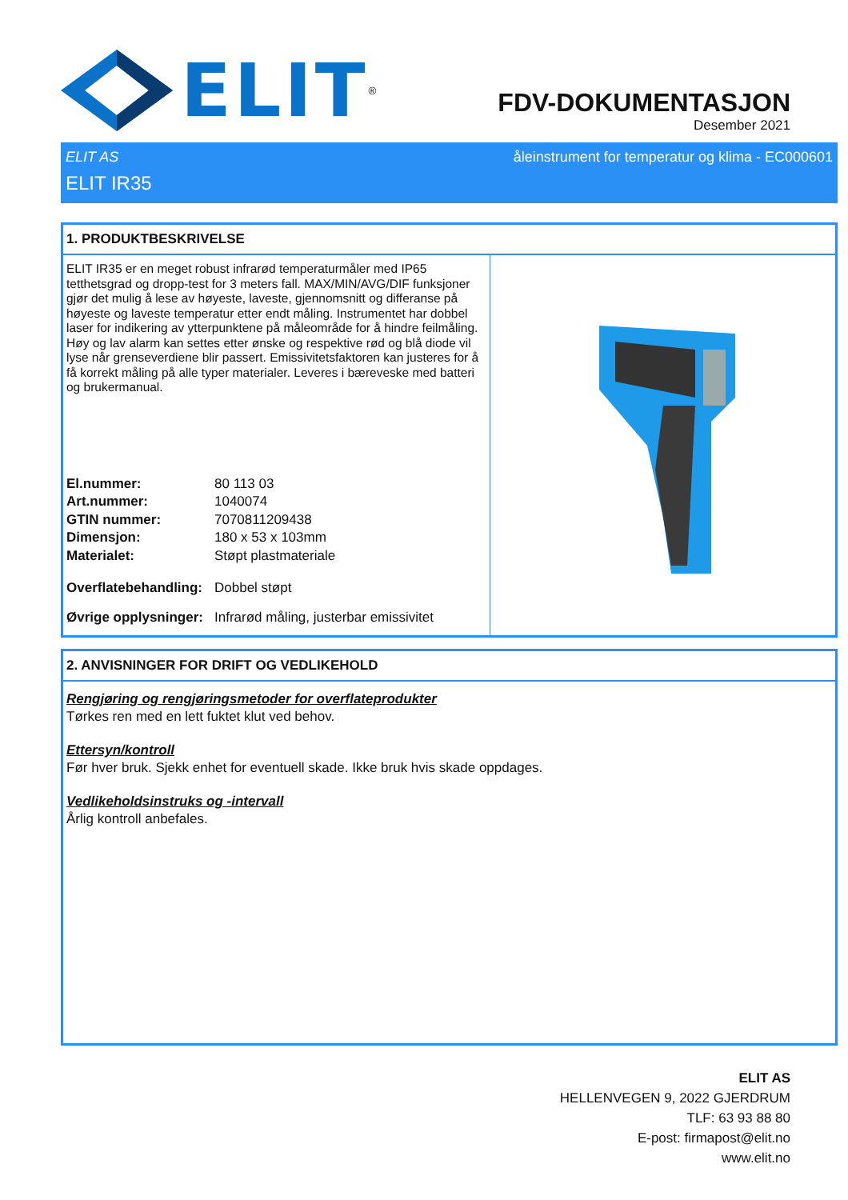ELIT<sup>®</sup>
FDV-DOKUMENTASJON
Desember 2021
ELIT AS åleinstrument for temperatur og klima - EC000601
ELIT IR35
1. PRODUKTBESKRIVELSE
ELIT IR35 er en meget robust infrarød temperaturmåler med IP65 tetthetsgrad og dropp-test for 3 meters fall. MAX/MIN/AVG/DIF funksjoner gjør det mulig å lese av høyeste, laveste, gjennomsnitt og differanse på høyeste og laveste temperatur etter endt måling. Instrumentet har dobbel laser for indikering av ytterpunktene på måleområde for å hindre feilmåling. Høy og lav alarm kan settes etter ønske og respektive rød og blå diode vil lyse når grenseverdiene blir passert. Emissivitetsfaktoren kan justeres for å få korrekt måling på alle typer materialer. Leveres i bæreveske med batteri og brukermanual.
| El.nummer: | 80 113 03 |
| Art.nummer: | 1040074 |
| GTIN nummer: | 7070811209438 |
| Dimensjon: | 180 x 53 x 103mm |
| Materialet: | Støpt plastmateriale |
| Overflatebehandling: | Dobbel støpt |
| Øvrige opplysninger: | Infrarød måling, justerbar emissivitet |
2. ANVISNINGER FOR DRIFT OG VEDLIKEHOLD
Rengjøring og rengjøringsmetoder for overflateprodukter
Tørkes ren med en lett fuktet klut ved behov.
Ettersyn/kontroll
Før hver bruk. Sjekk enhet for eventuell skade. Ikke bruk hvis skade oppdages.
Vedlikeholdsinstruks og -intervall
Årlig kontroll anbefales.
ELIT AS
HELLENVEGEN 9, 2022 GJERDRUM
TLF: 63 93 88 80
E-post: firmapost@elit.no
www.elit.no